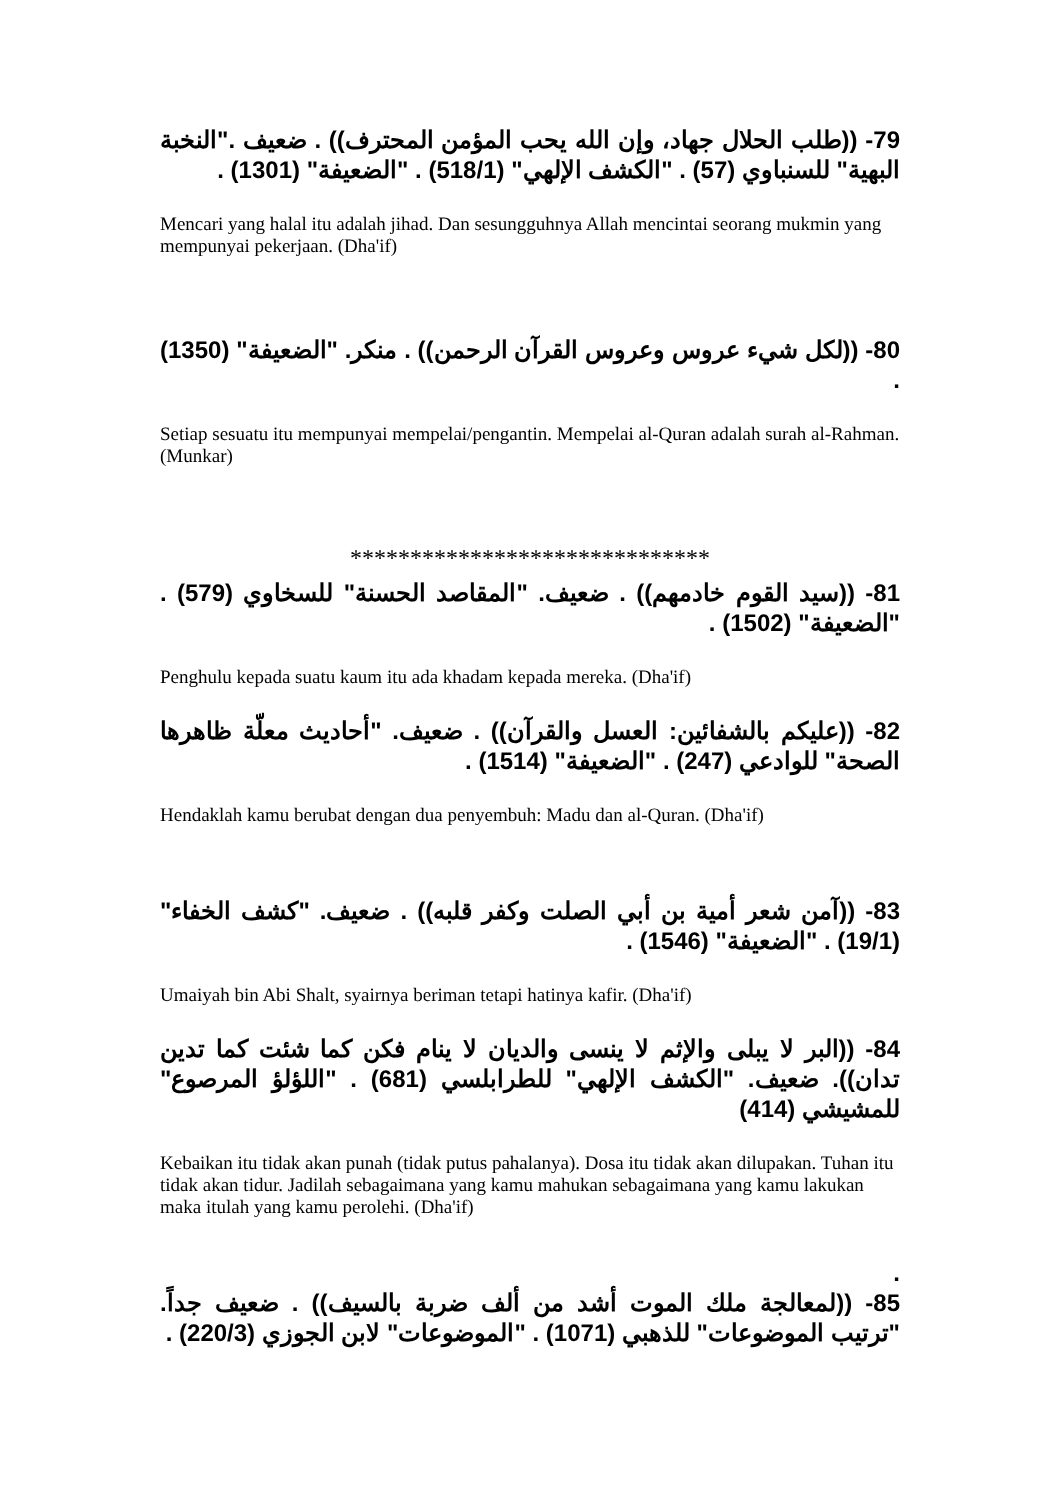79- ((طلب الحلال جهاد، وإن الله يحب المؤمن المحترف)) . ضعيف ."النخبة البهية" للسنباوي (57) . "الكشف الإلهي" (518/1) . "الضعيفة" (1301) .
Mencari yang halal itu adalah jihad. Dan sesungguhnya Allah mencintai seorang mukmin yang mempunyai pekerjaan. (Dha'if)
80- ((لكل شيء عروس وعروس القرآن الرحمن)) . منكر. "الضعيفة" (1350) .
Setiap sesuatu itu mempunyai mempelai/pengantin. Mempelai al-Quran adalah surah al-Rahman. (Munkar)
******************************
81- ((سيد القوم خادمهم)) . ضعيف. "المقاصد الحسنة" للسخاوي (579) . "الضعيفة" (1502) .
Penghulu kepada suatu kaum itu ada khadam kepada mereka. (Dha'if)
82- ((عليكم بالشفائين: العسل والقرآن)) . ضعيف. "أحاديث معلّة ظاهرها الصحة" للوادعي (247) . "الضعيفة" (1514) .
Hendaklah kamu berubat dengan dua penyembuh: Madu dan al-Quran. (Dha'if)
83- ((آمن شعر أمية بن أبي الصلت وكفر قلبه)) . ضعيف. "كشف الخفاء" (19/1) . "الضعيفة" (1546) .
Umaiyah bin Abi Shalt, syairnya beriman tetapi hatinya kafir. (Dha'if)
84- ((البر لا يبلى والإثم لا ينسى والديان لا ينام فكن كما شئت كما تدين تدان)). ضعيف. "الكشف الإلهي" للطرابلسي (681) . "اللؤلؤ المرصوع" للمشيشي (414)
Kebaikan itu tidak akan punah (tidak putus pahalanya). Dosa itu tidak akan dilupakan. Tuhan itu tidak akan tidur. Jadilah sebagaimana yang kamu mahukan sebagaimana yang kamu lakukan maka itulah yang kamu perolehi. (Dha'if)
.
85- ((لمعالجة ملك الموت أشد من ألف ضربة بالسيف)) . ضعيف جداً. "ترتيب الموضوعات" للذهبي (1071) . "الموضوعات" لابن الجوزي (220/3) .